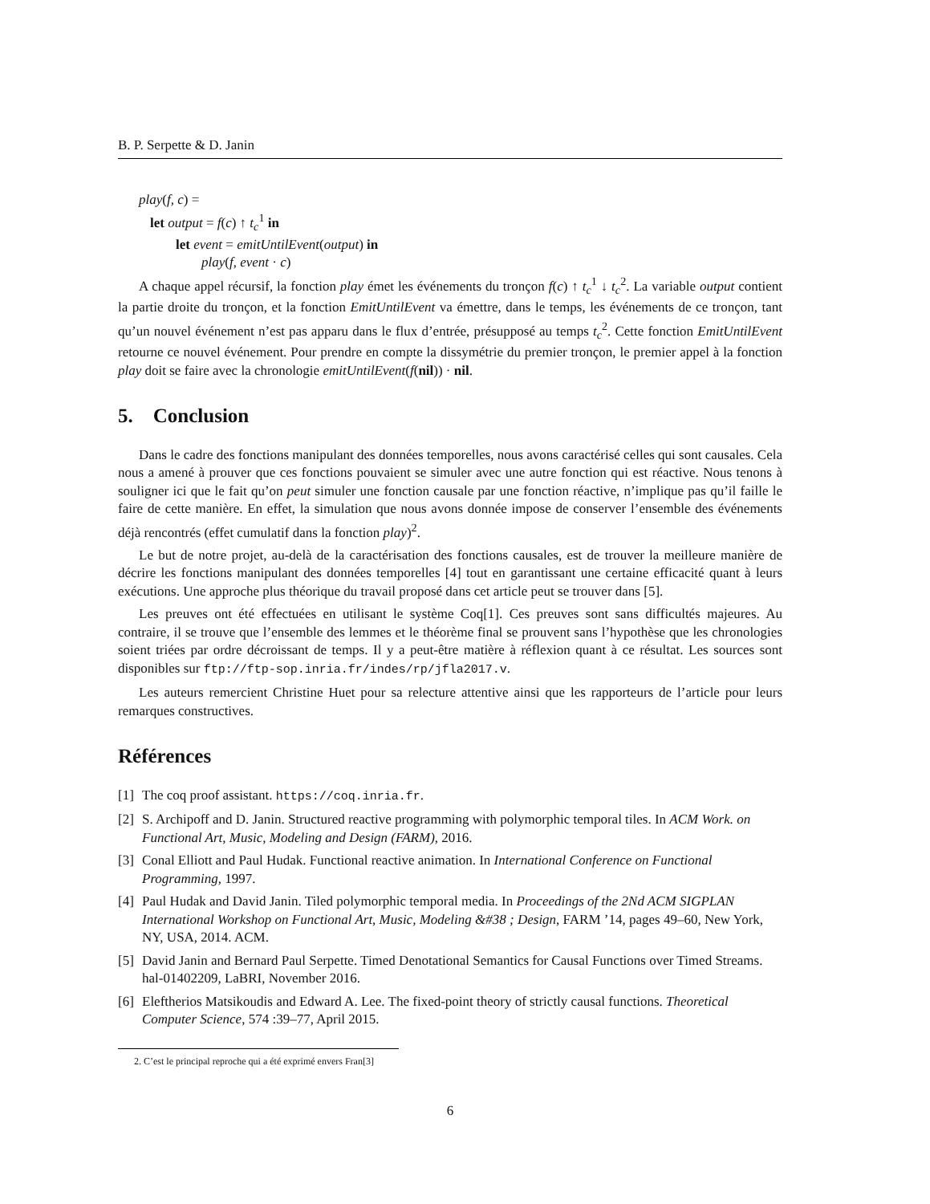B. P. Serpette & D. Janin
play(f, c) =
let output = f(c) ↑ t<sub>c</sub><sup>1</sup> in
let event = emitUntilEvent(output) in
play(f, event · c)
A chaque appel récursif, la fonction play émet les événements du tronçon f(c) ↑ t<sub>c</sub><sup>1</sup> ↓ t<sub>c</sub><sup>2</sup>. La variable output contient la partie droite du tronçon, et la fonction EmitUntilEvent va émettre, dans le temps, les événements de ce tronçon, tant qu’un nouvel événement n’est pas apparu dans le flux d’entrée, présupposé au temps t<sub>c</sub><sup>2</sup>. Cette fonction EmitUntilEvent retourne ce nouvel événement. Pour prendre en compte la dissymétrie du premier tronçon, le premier appel à la fonction play doit se faire avec la chronologie emitUntilEvent(f(nil)) · nil.
5. Conclusion
Dans le cadre des fonctions manipulant des données temporelles, nous avons caractérisé celles qui sont causales. Cela nous a amené à prouver que ces fonctions pouvaient se simuler avec une autre fonction qui est réactive. Nous tenons à souligner ici que le fait qu’on peut simuler une fonction causale par une fonction réactive, n’implique pas qu’il faille le faire de cette manière. En effet, la simulation que nous avons donnée impose de conserver l’ensemble des événements déjà rencontrés (effet cumulatif dans la fonction play)<sup>2</sup>.
Le but de notre projet, au-delà de la caractérisation des fonctions causales, est de trouver la meilleure manière de décrire les fonctions manipulant des données temporelles [4] tout en garantissant une certaine efficacité quant à leurs exécutions. Une approche plus théorique du travail proposé dans cet article peut se trouver dans [5].
Les preuves ont été effectuées en utilisant le système Coq[1]. Ces preuves sont sans difficultés majeures. Au contraire, il se trouve que l’ensemble des lemmes et le théorème final se prouvent sans l’hypothèse que les chronologies soient triées par ordre décroissant de temps. Il y a peut-être matière à réflexion quant à ce résultat. Les sources sont disponibles sur ftp://ftp-sop.inria.fr/indes/rp/jfla2017.v.
Les auteurs remercient Christine Huet pour sa relecture attentive ainsi que les rapporteurs de l’article pour leurs remarques constructives.
Références
[1] The coq proof assistant. https://coq.inria.fr.
[2] S. Archipoff and D. Janin. Structured reactive programming with polymorphic temporal tiles. In ACM Work. on Functional Art, Music, Modeling and Design (FARM), 2016.
[3] Conal Elliott and Paul Hudak. Functional reactive animation. In International Conference on Functional Programming, 1997.
[4] Paul Hudak and David Janin. Tiled polymorphic temporal media. In Proceedings of the 2Nd ACM SIGPLAN International Workshop on Functional Art, Music, Modeling &#38 ; Design, FARM ’14, pages 49–60, New York, NY, USA, 2014. ACM.
[5] David Janin and Bernard Paul Serpette. Timed Denotational Semantics for Causal Functions over Timed Streams. hal-01402209, LaBRI, November 2016.
[6] Eleftherios Matsikoudis and Edward A. Lee. The fixed-point theory of strictly causal functions. Theoretical Computer Science, 574 :39–77, April 2015.
2. C’est le principal reproche qui a été exprimé envers Fran[3]
6